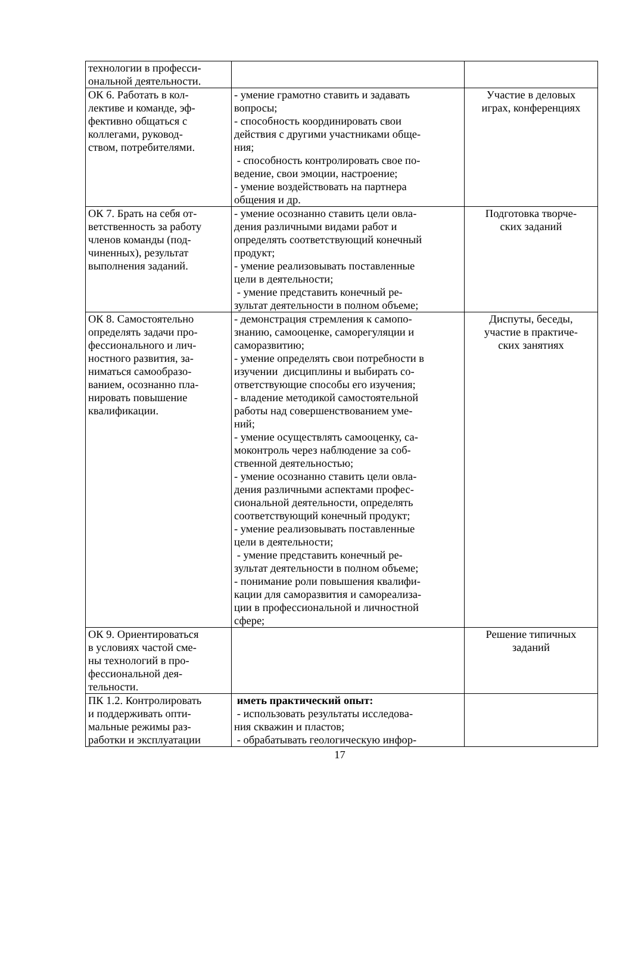| технологии в професси- ональной деятельности. | | |
| ОК 6. Работать в кол- лективе и команде, эф- фективно общаться с коллегами, руковод- ством, потребителями. | - умение грамотно ставить и задавать вопросы; - способность координировать свои действия с другими участниками обще- ния; - способность контролировать свое по- ведение, свои эмоции, настроение; - умение воздействовать на партнера общения и др. | Участие в деловых играх, конференциях |
| ОК 7. Брать на себя от- ветственность за работу членов команды (под- чиненных), результат выполнения заданий. | - умение осознанно ставить цели овла- дения различными видами работ и определять соответствующий конечный продукт; - умение реализовывать поставленные цели в деятельности; - умение представить конечный ре- зультат деятельности в полном объеме; | Подготовка творче- ских заданий |
| ОК 8. Самостоятельно определять задачи про- фессионального и лич- ностного развития, за- ниматься самообразо- ванием, осознанно пла- нировать повышение квалификации. | - демонстрация стремления к самопо- знанию, самооценке, саморегуляции и саморазвитию; - умение определять свои потребности в изучении дисциплины и выбирать со- ответствующие способы его изучения; - владение методикой самостоятельной работы над совершенствованием уме- ний; - умение осуществлять самооценку, са- моконтроль через наблюдение за соб- ственной деятельностью; - умение осознанно ставить цели овла- дения различными аспектами профес- сиональной деятельности, определять соответствующий конечный продукт; - умение реализовывать поставленные цели в деятельности; - умение представить конечный ре- зультат деятельности в полном объеме; - понимание роли повышения квалифи- кации для саморазвития и самореализа- ции в профессиональной и личностной сфере; | Диспуты, беседы, участие в практиче- ских занятиях |
| ОК 9. Ориентироваться в условиях частой сме- ны технологий в про- фессиональной дея- тельности. | | Решение типичных заданий |
| ПК 1.2. Контролировать и поддерживать опти- мальные режимы раз- работки и эксплуатации | иметь практический опыт: - использовать результаты исследова- ния скважин и пластов; - обрабатывать геологическую инфор- | |
17